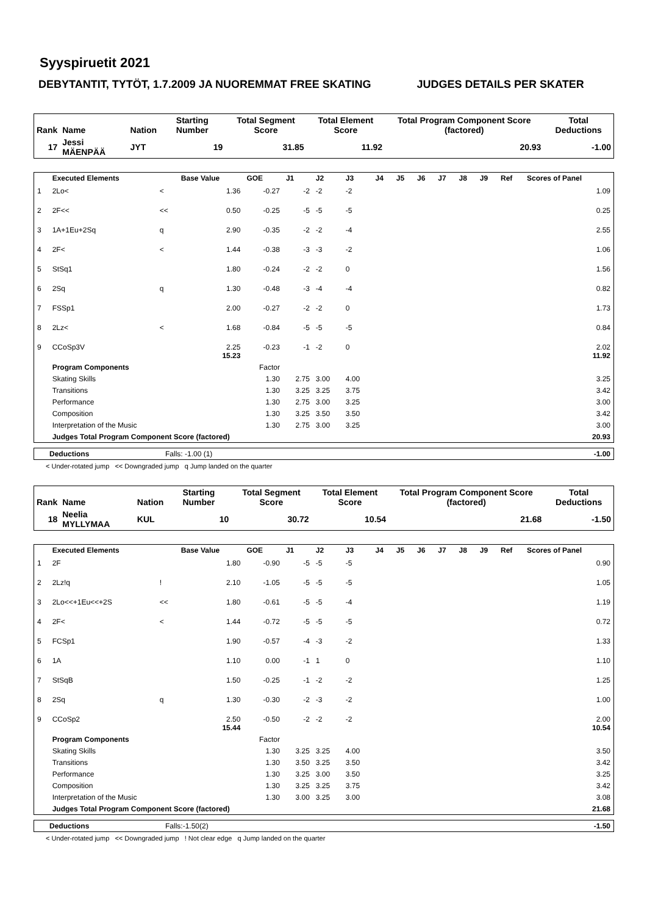Syyspiruetit 2021
DEBYTANTIT, TYTÖT, 1.7.2009 JA NUOREMMAT FREE SKATING JUDGES DETAILS PER SKATER
| Rank | Name | Nation | Starting Number | Total Segment Score | Total Element Score | Total Program Component Score (factored) | Total Deductions |
| --- | --- | --- | --- | --- | --- | --- | --- |
| 17 | Jessi MÄENPÄÄ | JYT | 19 | 31.85 | 11.92 | 20.93 | -1.00 |
| | Executed Elements | | Base Value | GOE | J1 | J2 | J3 | J4 | J5 | J6 | J7 | J8 | J9 | Ref | Scores of Panel |
| --- | --- | --- | --- | --- | --- | --- | --- | --- | --- | --- | --- | --- | --- | --- | --- |
| 1 | 2Lo< | < | 1.36 | -0.27 | -2 | -2 | -2 | | | | | | | | 1.09 |
| 2 | 2F<< | << | 0.50 | -0.25 | -5 | -5 | -5 | | | | | | | | 0.25 |
| 3 | 1A+1Eu+2Sq | q | 2.90 | -0.35 | -2 | -2 | -4 | | | | | | | | 2.55 |
| 4 | 2F< | < | 1.44 | -0.38 | -3 | -3 | -2 | | | | | | | | 1.06 |
| 5 | StSq1 | | 1.80 | -0.24 | -2 | -2 | 0 | | | | | | | | 1.56 |
| 6 | 2Sq | q | 1.30 | -0.48 | -3 | -4 | -4 | | | | | | | | 0.82 |
| 7 | FSSp1 | | 2.00 | -0.27 | -2 | -2 | 0 | | | | | | | | 1.73 |
| 8 | 2Lz< | < | 1.68 | -0.84 | -5 | -5 | -5 | | | | | | | | 0.84 |
| 9 | CCoSp3V | | 2.25 15.23 | -0.23 | -1 | -2 | 0 | | | | | | | | 2.02 11.92 |
| | Program Components | | | Factor | | | | | | | | | | | |
| | Skating Skills | | | 1.30 | 2.75 | 3.00 | 4.00 | | | | | | | | 3.25 |
| | Transitions | | | 1.30 | 3.25 | 3.25 | 3.75 | | | | | | | | 3.42 |
| | Performance | | | 1.30 | 2.75 | 3.00 | 3.25 | | | | | | | | 3.00 |
| | Composition | | | 1.30 | 3.25 | 3.50 | 3.50 | | | | | | | | 3.42 |
| | Interpretation of the Music | | | 1.30 | 2.75 | 3.00 | 3.25 | | | | | | | | 3.00 |
| | Judges Total Program Component Score (factored) | | | | | | | | | | | | | | 20.93 |
| Deductions | Falls: -1.00 (1) | -1.00 |
< Under-rotated jump << Downgraded jump q Jump landed on the quarter
| Rank | Name | Nation | Starting Number | Total Segment Score | Total Element Score | Total Program Component Score (factored) | Total Deductions |
| --- | --- | --- | --- | --- | --- | --- | --- |
| 18 | Neelia MYLLYMAA | KUL | 10 | 30.72 | 10.54 | 21.68 | -1.50 |
| | Executed Elements | | Base Value | GOE | J1 | J2 | J3 | J4 | J5 | J6 | J7 | J8 | J9 | Ref | Scores of Panel |
| --- | --- | --- | --- | --- | --- | --- | --- | --- | --- | --- | --- | --- | --- | --- | --- |
| 1 | 2F | | 1.80 | -0.90 | -5 | -5 | -5 | | | | | | | | 0.90 |
| 2 | 2Lz!q | ! | 2.10 | -1.05 | -5 | -5 | -5 | | | | | | | | 1.05 |
| 3 | 2Lo<<+1Eu<<+2S | << | 1.80 | -0.61 | -5 | -5 | -4 | | | | | | | | 1.19 |
| 4 | 2F< | < | 1.44 | -0.72 | -5 | -5 | -5 | | | | | | | | 0.72 |
| 5 | FCSp1 | | 1.90 | -0.57 | -4 | -3 | -2 | | | | | | | | 1.33 |
| 6 | 1A | | 1.10 | 0.00 | -1 | 1 | 0 | | | | | | | | 1.10 |
| 7 | StSqB | | 1.50 | -0.25 | -1 | -2 | -2 | | | | | | | | 1.25 |
| 8 | 2Sq | q | 1.30 | -0.30 | -2 | -3 | -2 | | | | | | | | 1.00 |
| 9 | CCoSp2 | | 2.50 15.44 | -0.50 | -2 | -2 | -2 | | | | | | | | 2.00 10.54 |
| | Program Components | | | Factor | | | | | | | | | | | |
| | Skating Skills | | | 1.30 | 3.25 | 3.25 | 4.00 | | | | | | | | 3.50 |
| | Transitions | | | 1.30 | 3.50 | 3.25 | 3.50 | | | | | | | | 3.42 |
| | Performance | | | 1.30 | 3.25 | 3.00 | 3.50 | | | | | | | | 3.25 |
| | Composition | | | 1.30 | 3.25 | 3.25 | 3.75 | | | | | | | | 3.42 |
| | Interpretation of the Music | | | 1.30 | 3.00 | 3.25 | 3.00 | | | | | | | | 3.08 |
| | Judges Total Program Component Score (factored) | | | | | | | | | | | | | | 21.68 |
| Deductions | Falls:-1.50(2) | -1.50 |
< Under-rotated jump << Downgraded jump ! Not clear edge q Jump landed on the quarter